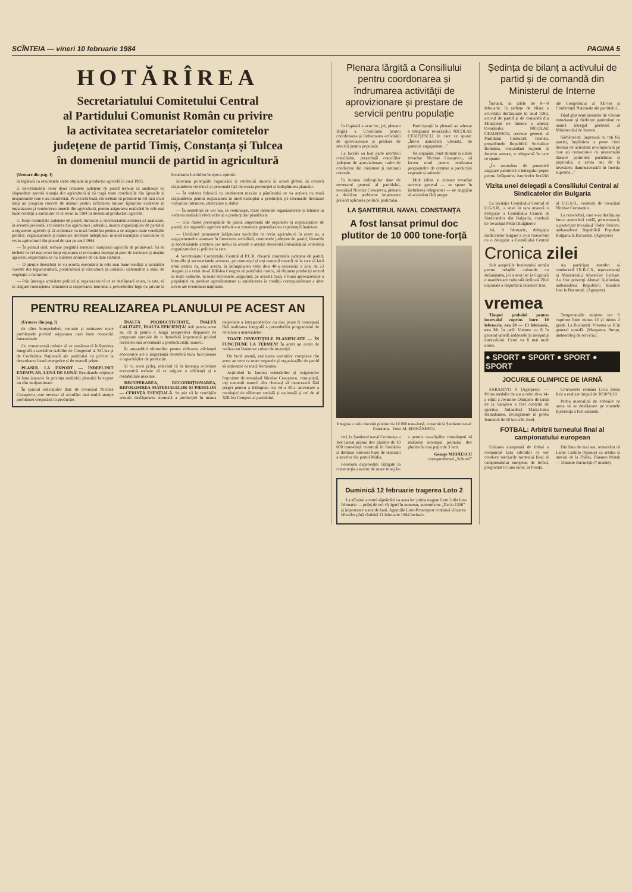SCÎNTEIA — vineri 10 februarie 1984 PAGINA 5
HOTĂRÎREA
Secretariatului Comitetului Central
al Partidului Comunist Român cu privire
la activitatea secretariatelor comitetelor
județene de partid Timiș, Constanța și Tulcea
în domeniul muncii de partid în agricultură
(Urmare din pag. I)
în legătură cu rezultatele slabe obținute în producția agricolă în anul 1983.
2. Secretariatele celor două comitete județene de partid trebuie să analizeze cu răspundere sporită situația din agricultură și să tragă toate concluziile din lipsurile și neajunsurile care s-au manifestat. Pe această bază, ele trebuie să prezinte în cel mai scurt timp un program concret de măsuri pentru lichidarea tuturor lipsurilor existente în organizarea și conducerea muncii din agricultură, pentru asigurarea realizării în cele mai bune condiții a sarcinilor ce le revin în 1984 în domeniul producției agricole.
3. Toate comitetele județene de partid, birourile și secretariatele acestora să analizeze, în această perioadă, activitatea din agricultura județului, munca organizațiilor de partid și a organelor agricole și să acționeze cu toată hotărîrea pentru a se asigura toate condițiile politice, organizatorice și materiale necesare îndeplinirii în mod exemplar a sarcinilor ce revin agriculturii din planul de stat pe anul 1984.
— În primul rînd, trebuie pregătită temeinic campania agricolă de primăvară. Să se încheie în cel mai scurt timp repararea și revizuirea întregului parc de tractoare și mașini agricole, respectîndu-se cu strictețe normele de calitate stabilite.
— O atenție deosebită se va acorda executării în cele mai bune condiții a lucrărilor curente din legumicultură, pomicultură și viticultură și urmăririi sistematice a stării de vegetație a culturilor.
— Prin întreaga activitate politică și organizatorică ce se desfășoară acum, la sate, să se asigure cunoașterea temeinică și respectarea întocmai a prevederilor legii cu privire la încadrarea lucrărilor în epoca optimă.
întocmai principiile organizării și retribuirii muncii în acord global, să crească răspunderea colectivă și personală față de soarta producției și îndeplinirea planului.
— În vederea folosirii cu randament maxim a pămîntului se va acționa cu toată răspunderea pentru organizarea în mod exemplar a producției pe terenurile destinate culturilor intensive, intercalate și duble.
— În zootehnie se vor lua, în continuare, toate măsurile organizatorice și tehnice în vederea realizării efectivelor și a producțiilor planificate.
— Una dintre preocupările de primă importanță ale organelor și organizațiilor de partid, ale organelor agricole trebuie s-o constituie generalizarea experienței înaintate.
— Urmărind permanent înfăptuirea sarcinilor ce revin agriculturii în acest an, a angajamentelor asumate în întrecerea socialistă, comitetele județene de partid, birourile și secretariatele acestora vor trebui să acorde o atenție deosebită îmbunătățirii activității organizatorice și politice la sate.
4. Secretariatul Comitetului Central al P.C.R. cheamă comitetele județene de partid, birourile și secretariatele acestora, pe comuniști și toți oamenii muncii de la sate să facă totul pentru ca, anul acesta, în întîmpinarea celei de-a 40-a aniversări a zilei de 23 August și a celui de-al XIII-lea Congres al partidului nostru, să obținem producții record în toate culturile, în toate sectoarele, asigurînd, pe această bază, o bună aprovizionare a populației cu produse agroalimentare și satisfacerea în condiții corespunzătoare a altor nevoi ale economiei naționale.
PENTRU REALIZAREA PLANULUI PE ACEST AN
(Urmare din pag. I)
de către întreprinderi, centrale și ministere toate problemele privind asigurarea unei bune cooperări interuzinale.
Cu consecvență trebuie să se urmărească înfăptuirea integrală a sarcinilor stabilite de Congresul al XII-lea și de Conferința Națională ale partidului cu privire la dezvoltarea bazei energetice și de materii prime.
PLANUL LA EXPORT — ÎNDEPLINIT EXEMPLAR, LUNĂ DE LUNĂ! Rezultatele obținute în luna ianuarie în privința realizării planului la export nu sînt mulțumitoare.
În spiritul indicațiilor date de tovarășul Nicolae Ceaușescu, este necesar să acordăm mai multă atenție problemei cooperării în producție.
ÎNALTĂ PRODUCTIVITATE, ÎNALTĂ CALITATE, ÎNALTĂ EFICIENȚĂ! Atît pentru acest an, cît și pentru o lungă perspectivă dispunem de programe speciale de o deosebită importanță privind creșterea mai accentuată a productivității muncii.
În ansamblul eforturilor pentru ridicarea eficienței economice are o importanță deosebită buna funcționare a capacităților de producție.
Și cu acest prilej, relevînd că în întreaga activitate economică trebuie să se asigure o eficiență și o rentabilitate maxime.
RECUPERAREA, RECONDIȚIONAREA, REFOLOSIREA MATERIALELOR ȘI PIESELOR — CERINȚĂ ESENȚIALĂ. Se știe că în condițiile actuale desfășurarea normală a producției în marea majoritate a întreprinderilor nu mai poate fi concepută fără realizarea integrală a prevederilor programului de reciclare a materialelor.
TOATE INVESTIȚIILE PLANIFICATE — ÎN FUNCȚIUNE LA TERMEN! În acest an avem de realizat un însemnat volum de investiții.
De bună seamă, realizarea sarcinilor complexe din acest an cere ca toate organele și organizațiile de partid să acționeze cu toată fermitatea.
Acționînd în lumina orientărilor și exigențelor formulate de tovarășul Nicolae Ceaușescu, comuniștii, toți oamenii muncii sînt chemați să muncească fără preget pentru a întîmpina cea de-a 40-a aniversare a revoluției de eliberare socială și națională și cel de al XIII-lea Congres al partidului.
Plenara lărgită a Consiliului pentru coordonarea și îndrumarea activității de aprovizionare și prestare de servicii pentru populație
În Capitală a avut loc, joi, plenara lărgită a Consiliului pentru coordonarea și îndrumarea activității de aprovizionare și prestare de servicii pentru populație.
La lucrări au luat parte membrii consiliului, președinții consiliilor județene de aprovizionare, cadre de conducere din ministere și instituții centrale.
În lumina indicațiilor date de secretarul general al partidului, tovarășul Nicolae Ceaușescu, plenara a dezbătut probleme importante privind aplicarea politicii partidului.
Participanții la plenară au adresat o telegramă tovarășului NICOLAE CEAUȘESCU, în care se spune: „Într-o atmosferă vibrantă, de puternic angajament...”
Ne angajăm, mult stimate și iubite tovarășe Nicolae Ceaușescu, să facem totul pentru realizarea programelor de creștere a producției vegetale și animale.
Mult iubite și stimate tovarășe secretar general — se spune în încheierea telegramei — ne angajăm să acționăm fără preget.
LA ȘANTIERUL NAVAL CONSTANȚA
A fost lansat primul doc plutitor de 10 000 tone-forță
Imagine a celui docului plutitor de 10 000 tone-forță, construit la Șantierul naval Constanța Foto: M. ȘERBĂNESCU
Ieri, la Șantierul naval Constanța a fost lansat primul doc plutitor de 10 000 tone-forță construit în România și destinat viitoarei baze de reparații a navelor din portul Midia.
Folosirea experienței cîștigate la construcția navelor de mare tonaj le-a permis navaliștilor constănțeni să realizeze montajul primului doc plutitor la mai puțin de 3 luni.
George MIHĂESCU
corespondentul „Scînteii”
Duminică 12 februarie tragerea Loto 2
La sfîrșitul acestei săptămîni va avea loc prima tragere Loto 2 din luna februarie — prilej de noi cîștiguri în numerar, autoturisme „Dacia 1300” și importante sume de bani. Agențiile Loto-Pronosport continuă vînzarea biletelor pînă sîmbătă 11 februarie 1984 inclusiv.
Ședința de bilanț a activului de partid și de comandă din Ministerul de Interne
Întrunit, în zilele de 8—9 februarie, în ședința de bilanț a activității desfășurate în anul 1983, activul de partid și de comandă din Ministerul de Interne a adresat tovarășului NICOLAE CEAUȘESCU, secretar general al Partidului Comunist Român, președintele Republicii Socialiste România, comandant suprem al forțelor armate, o telegramă în care se spune:
„În atmosfera de puternică angajare patriotică a întregului popor pentru înfăptuirea istoricelor hotărîri ale Congresului al XII-lea și Conferinței Naționale ale partidului...
Dînd glas sentimentelor de vibrant entuziasm și fierbinte patriotism ce animă întregul personal al Ministerului de Interne...
Sărbătorind, împreună cu toți fiii patriei, împlinirea a peste cinci decenii de activitate revoluționară pe care ați consacrat-o cu neasemuită dăruire patriotică partidului și poporului, a zecea ani de la investirea dumneavoastră în funcția supremă...”
Vizita unei delegații a Consiliului Central al Sindicatelor din Bulgaria
La invitația Consiliului Central al U.G.S.R., a sosit în țara noastră o delegație a Consiliului Central al Sindicatelor din Bulgaria, condusă de tovarășul Petăr Diulgherov.
Joi, 9 februarie, delegația sindicatelor bulgare a avut convorbiri cu o delegație a Consiliului Central al U.G.S.R., condusă de tovarășul Nicolae Constantin.
La convorbiri, care s-au desfășurat într-o atmosferă caldă, prietenească, a participat tovarășul Todor Stoicev, ambasadorul Republicii Populare Bulgaria la București. (Agerpres)
Cronica zilei
Sub auspiciile Institutului român pentru relațiile culturale cu străinătatea, joi a avut loc în Capitală o manifestare culturală dedicată Zilei naționale a Republicii Islamice Iran.
Au participat membri ai conducerii I.R.R.C.S., reprezentanți ai Ministerului Afacerilor Externe. Au fost prezenți Ahmad Ajalloeian, ambasadorul Republicii Islamice Iran la București. (Agerpres)
vremea
Timpul probabil pentru intervalul cuprins între 10 februarie, ora 20 — 13 februarie, ora 20. În țară: Vremea va fi în general umedă îndeosebi la începutul intervalului. Cerul va fi mai mult noros.
Temperaturile minime vor fi cuprinse între minus 12 și minus 2 grade. La București: Vremea va fi în general umedă. (Margareta Struțu, meteorolog de serviciu).
● SPORT ● SPORT ● SPORT ● SPORT
JOCURILE OLIMPICE DE IARNĂ
SARAJEVO 9 (Agerpres). — Prima medalie de aur a celei de-a 14-a ediții a Jocurilor Olimpice de iarnă de la Sarajevo a fost cucerită de sportiva finlandeză Marja-Liisa Hamalainen, învingătoare în proba feminină de 10 km schi-fond.
Concurenta română Livia Elena Reit a realizat timpul de 36'20"9/10.
Proba masculină de coborîre ce urma să se desfășoare pe muntele Bjelasnița a fost amînată.
FOTBAL: Arbitrii turneului final al campionatului european
Uniunea europeană de fotbal a comunicat lista arbitrilor ce vor conduce meciurile turneului final al campionatului european de fotbal, programat în luna iunie, în Franța.
Din lista de mai sus, remarcăm că Lamo Castillo (Spania) va arbitra și meciul de la Tbilisi, Dinamo Minsk — Dinamo București (7 martie).